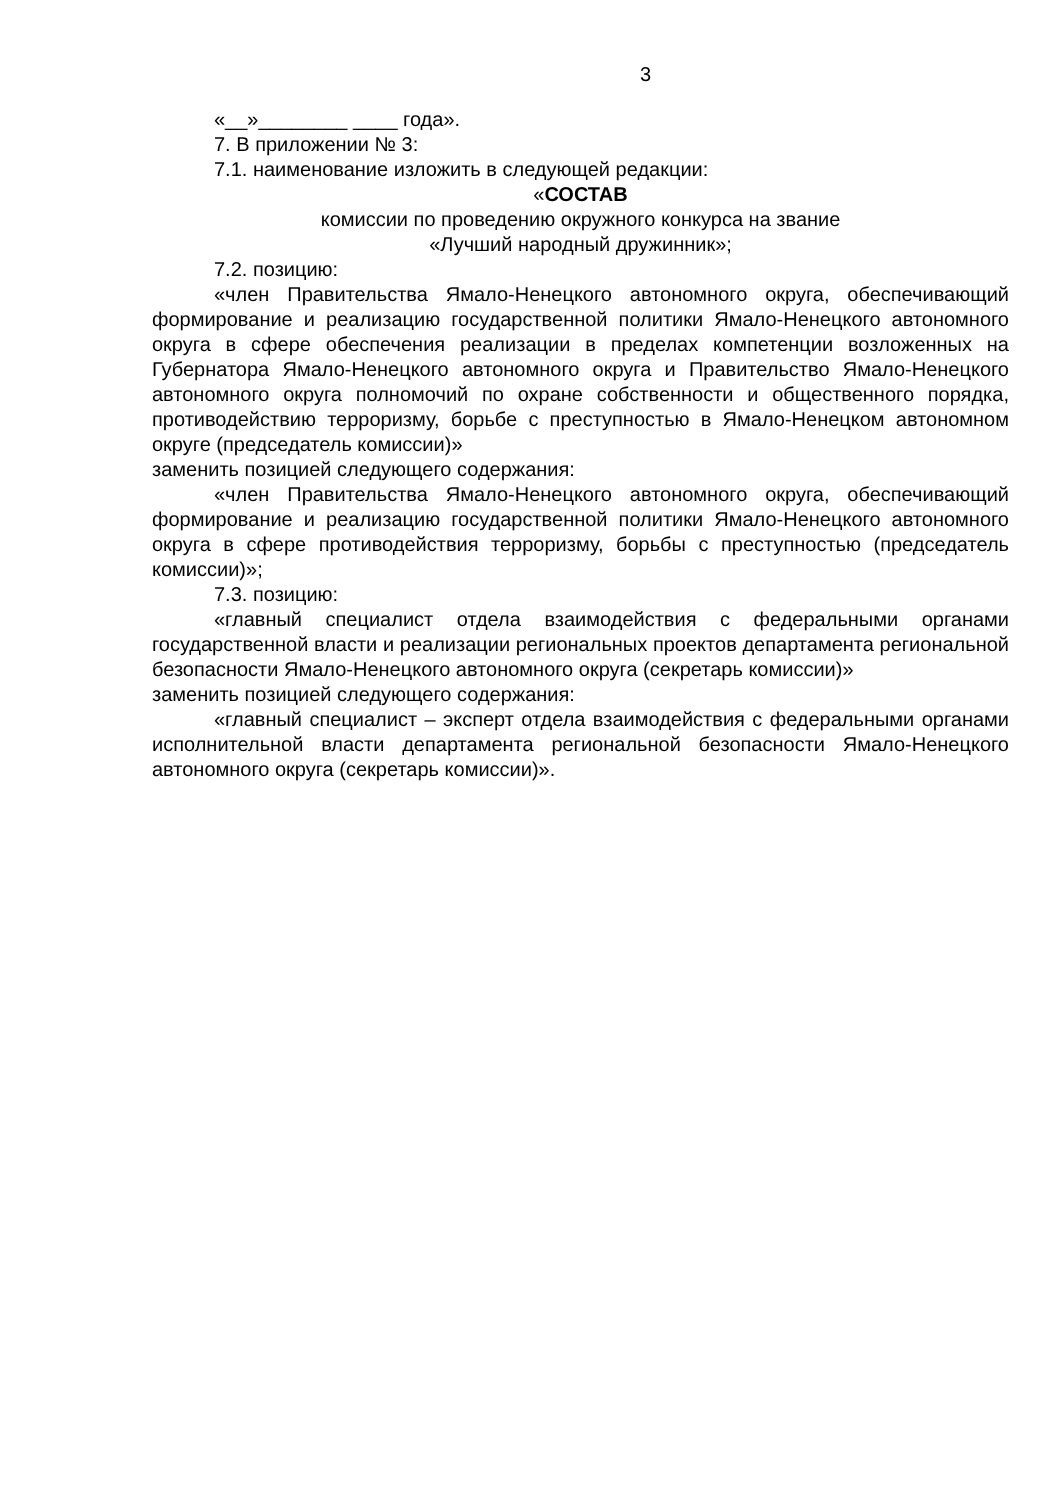3
«__»________ ____ года».
7. В приложении № 3:
7.1. наименование изложить в следующей редакции:
«СОСТАВ
комиссии по проведению окружного конкурса на звание
«Лучший народный дружинник»;
7.2. позицию:
«член Правительства Ямало-Ненецкого автономного округа, обеспечивающий формирование и реализацию государственной политики Ямало-Ненецкого автономного округа в сфере обеспечения реализации в пределах компетенции возложенных на Губернатора Ямало-Ненецкого автономного округа и Правительство Ямало-Ненецкого автономного округа полномочий по охране собственности и общественного порядка, противодействию терроризму, борьбе с преступностью в Ямало-Ненецком автономном округе (председатель комиссии)»
заменить позицией следующего содержания:
«член Правительства Ямало-Ненецкого автономного округа, обеспечивающий формирование и реализацию государственной политики Ямало-Ненецкого автономного округа в сфере противодействия терроризму, борьбы с преступностью (председатель комиссии)»;
7.3. позицию:
«главный специалист отдела взаимодействия с федеральными органами государственной власти и реализации региональных проектов департамента региональной безопасности Ямало-Ненецкого автономного округа (секретарь комиссии)»
заменить позицией следующего содержания:
«главный специалист – эксперт отдела взаимодействия с федеральными органами исполнительной власти департамента региональной безопасности Ямало-Ненецкого автономного округа (секретарь комиссии)».